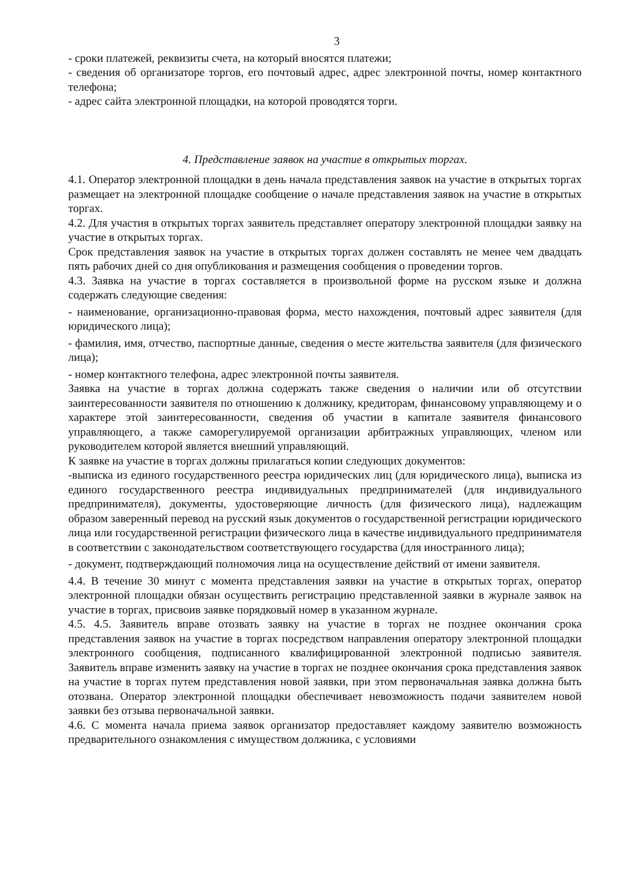3
- сроки платежей, реквизиты счета, на который вносятся платежи;
- сведения об организаторе торгов, его почтовый адрес, адрес электронной почты, номер контактного телефона;
- адрес сайта электронной площадки, на которой проводятся торги.
4. Представление заявок на участие в открытых торгах.
4.1. Оператор электронной площадки в день начала представления заявок на участие в открытых торгах размещает на электронной площадке сообщение о начале представления заявок на участие в открытых торгах.
4.2. Для участия в открытых торгах заявитель представляет оператору электронной площадки заявку на участие в открытых торгах.
Срок представления заявок на участие в открытых торгах должен составлять не менее чем двадцать пять рабочих дней со дня опубликования и размещения сообщения о проведении торгов.
4.3. Заявка на участие в торгах составляется в произвольной форме на русском языке и должна содержать следующие сведения:
- наименование, организационно-правовая форма, место нахождения, почтовый адрес заявителя (для юридического лица);
- фамилия, имя, отчество, паспортные данные, сведения о месте жительства заявителя (для физического лица);
- номер контактного телефона, адрес электронной почты заявителя.
Заявка на участие в торгах должна содержать также сведения о наличии или об отсутствии заинтересованности заявителя по отношению к должнику, кредиторам, финансовому управляющему и о характере этой заинтересованности, сведения об участии в капитале заявителя финансового управляющего, а также саморегулируемой организации арбитражных управляющих, членом или руководителем которой является внешний управляющий.
К заявке на участие в торгах должны прилагаться копии следующих документов:
-выписка из единого государственного реестра юридических лиц (для юридического лица), выписка из единого государственного реестра индивидуальных предпринимателей (для индивидуального предпринимателя), документы, удостоверяющие личность (для физического лица), надлежащим образом заверенный перевод на русский язык документов о государственной регистрации юридического лица или государственной регистрации физического лица в качестве индивидуального предпринимателя в соответствии с законодательством соответствующего государства (для иностранного лица);
- документ, подтверждающий полномочия лица на осуществление действий от имени заявителя.
4.4. В течение 30 минут с момента представления заявки на участие в открытых торгах, оператор электронной площадки обязан осуществить регистрацию представленной заявки в журнале заявок на участие в торгах, присвоив заявке порядковый номер в указанном журнале.
4.5. 4.5. Заявитель вправе отозвать заявку на участие в торгах не позднее окончания срока представления заявок на участие в торгах посредством направления оператору электронной площадки электронного сообщения, подписанного квалифицированной электронной подписью заявителя. Заявитель вправе изменить заявку на участие в торгах не позднее окончания срока представления заявок на участие в торгах путем представления новой заявки, при этом первоначальная заявка должна быть отозвана. Оператор электронной площадки обеспечивает невозможность подачи заявителем новой заявки без отзыва первоначальной заявки.
4.6. С момента начала приема заявок организатор предоставляет каждому заявителю возможность предварительного ознакомления с имуществом должника, с условиями